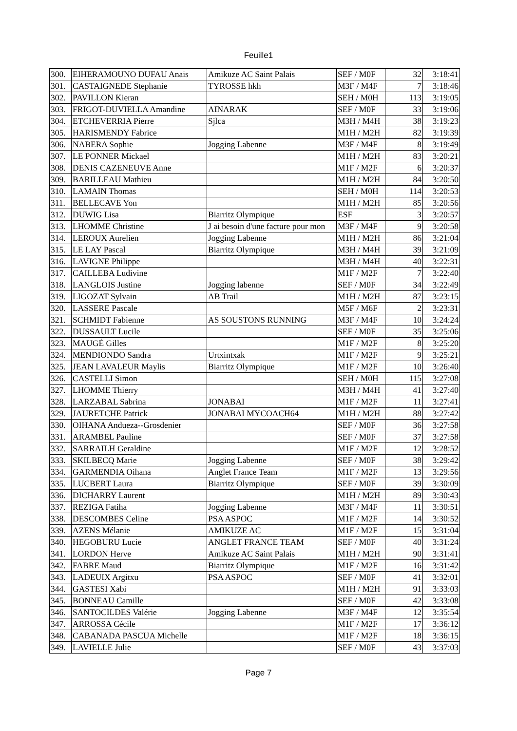Feuille1
| 300. | EIHERAMOUNO DUFAU Anais | Amikuze AC Saint Palais | SEF / M0F | 32 | 3:18:41 |
| 301. | CASTAIGNEDE Stephanie | TYROSSE hkh | M3F / M4F | 7 | 3:18:46 |
| 302. | PAVILLON Kieran | | SEH / M0H | 113 | 3:19:05 |
| 303. | FRIGOT-DUVIELLA Amandine | AINARAK | SEF / M0F | 33 | 3:19:06 |
| 304. | ETCHEVERRIA Pierre | Sjlca | M3H / M4H | 38 | 3:19:23 |
| 305. | HARISMENDY Fabrice | | M1H / M2H | 82 | 3:19:39 |
| 306. | NABERA Sophie | Jogging Labenne | M3F / M4F | 8 | 3:19:49 |
| 307. | LE PONNER Mickael | | M1H / M2H | 83 | 3:20:21 |
| 308. | DENIS CAZENEUVE Anne | | M1F / M2F | 6 | 3:20:37 |
| 309. | BARILLEAU Mathieu | | M1H / M2H | 84 | 3:20:50 |
| 310. | LAMAIN Thomas | | SEH / M0H | 114 | 3:20:53 |
| 311. | BELLECAVE Yon | | M1H / M2H | 85 | 3:20:56 |
| 312. | DUWIG Lisa | Biarritz Olympique | ESF | 3 | 3:20:57 |
| 313. | LHOMME Christine | J ai besoin d'une facture pour mon | M3F / M4F | 9 | 3:20:58 |
| 314. | LEROUX Aurelien | Jogging Labenne | M1H / M2H | 86 | 3:21:04 |
| 315. | LE LAY Pascal | Biarritz Olympique | M3H / M4H | 39 | 3:21:09 |
| 316. | LAVIGNE Philippe | | M3H / M4H | 40 | 3:22:31 |
| 317. | CAILLEBA Ludivine | | M1F / M2F | 7 | 3:22:40 |
| 318. | LANGLOIS Justine | Jogging labenne | SEF / M0F | 34 | 3:22:49 |
| 319. | LIGOZAT Sylvain | AB Trail | M1H / M2H | 87 | 3:23:15 |
| 320. | LASSERE Pascale | | M5F / M6F | 2 | 3:23:31 |
| 321. | SCHMIDT Fabienne | AS SOUSTONS RUNNING | M3F / M4F | 10 | 3:24:24 |
| 322. | DUSSAULT Lucile | | SEF / M0F | 35 | 3:25:06 |
| 323. | MAUGÉ Gilles | | M1F / M2F | 8 | 3:25:20 |
| 324. | MENDIONDO Sandra | Urtxintxak | M1F / M2F | 9 | 3:25:21 |
| 325. | JEAN LAVALEUR Maylis | Biarritz Olympique | M1F / M2F | 10 | 3:26:40 |
| 326. | CASTELLI Simon | | SEH / M0H | 115 | 3:27:08 |
| 327. | LHOMME Thierry | | M3H / M4H | 41 | 3:27:40 |
| 328. | LARZABAL Sabrina | JONABAI | M1F / M2F | 11 | 3:27:41 |
| 329. | JAURETCHE Patrick | JONABAI MYCOACH64 | M1H / M2H | 88 | 3:27:42 |
| 330. | OIHANA Andueza--Grosdenier | | SEF / M0F | 36 | 3:27:58 |
| 331. | ARAMBEL Pauline | | SEF / M0F | 37 | 3:27:58 |
| 332. | SARRAILH Geraldine | | M1F / M2F | 12 | 3:28:52 |
| 333. | SKILBECQ Marie | Jogging Labenne | SEF / M0F | 38 | 3:29:42 |
| 334. | GARMENDIA Oihana | Anglet France Team | M1F / M2F | 13 | 3:29:56 |
| 335. | LUCBERT Laura | Biarritz Olympique | SEF / M0F | 39 | 3:30:09 |
| 336. | DICHARRY Laurent | | M1H / M2H | 89 | 3:30:43 |
| 337. | REZIGA Fatiha | Jogging Labenne | M3F / M4F | 11 | 3:30:51 |
| 338. | DESCOMBES Celine | PSA ASPOC | M1F / M2F | 14 | 3:30:52 |
| 339. | AZENS Mélanie | AMIKUZE AC | M1F / M2F | 15 | 3:31:04 |
| 340. | HEGOBURU Lucie | ANGLET FRANCE TEAM | SEF / M0F | 40 | 3:31:24 |
| 341. | LORDON Herve | Amikuze AC Saint Palais | M1H / M2H | 90 | 3:31:41 |
| 342. | FABRE Maud | Biarritz Olympique | M1F / M2F | 16 | 3:31:42 |
| 343. | LADEUIX Argitxu | PSA ASPOC | SEF / M0F | 41 | 3:32:01 |
| 344. | GASTESI Xabi | | M1H / M2H | 91 | 3:33:03 |
| 345. | BONNEAU Camille | | SEF / M0F | 42 | 3:33:08 |
| 346. | SANTOCILDES Valérie | Jogging Labenne | M3F / M4F | 12 | 3:35:54 |
| 347. | ARROSSA Cécile | | M1F / M2F | 17 | 3:36:12 |
| 348. | CABANADA PASCUA Michelle | | M1F / M2F | 18 | 3:36:15 |
| 349. | LAVIELLE Julie | | SEF / M0F | 43 | 3:37:03 |
Page 7